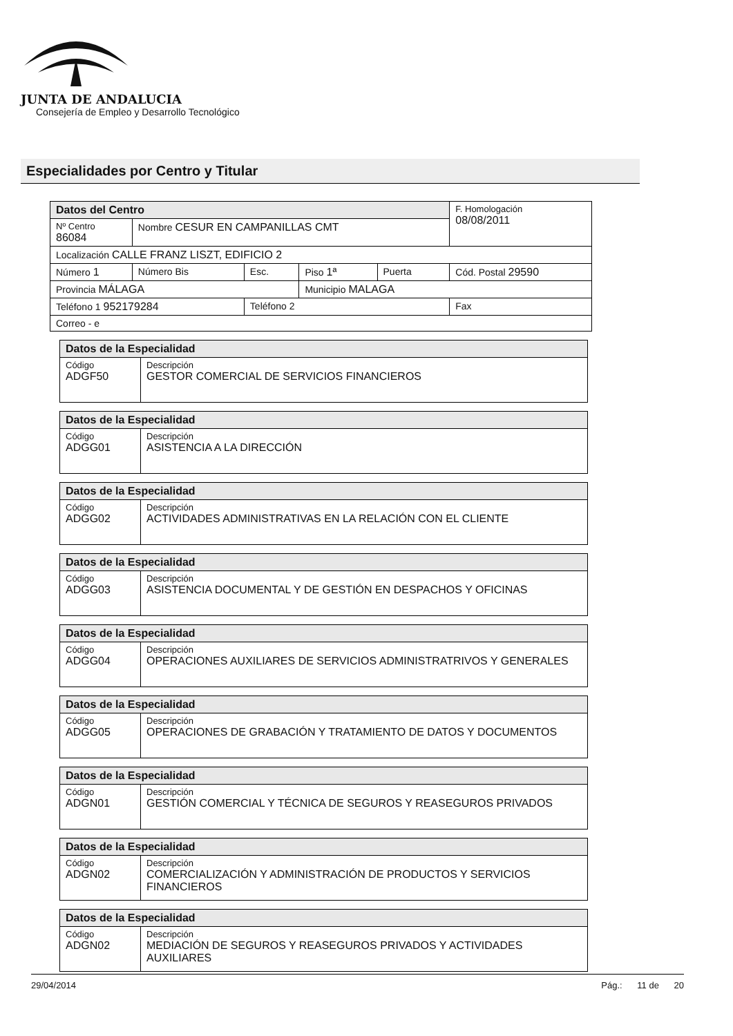JUNTA DE ANDALUCIA
Consejería de Empleo y Desarrollo Tecnológico
Especialidades por Centro y Titular
| Datos del Centro | | | | | F. Homologación 08/08/2011 |
| Nº Centro 86084 | Nombre CESUR EN CAMPANILLAS CMT | | | | |
| Localización CALLE FRANZ LISZT, EDIFICIO 2 | | | | | |
| Número 1 | Número Bis | Esc. | Piso 1ª | Puerta | Cód. Postal 29590 |
| Provincia MÁLAGA | | | Municipio MALAGA | | |
| Teléfono 1 952179284 | | Teléfono 2 | | | Fax |
| Correo - e | | | | | |
| Datos de la Especialidad | |
| Código ADGF50 | Descripción GESTOR COMERCIAL DE SERVICIOS FINANCIEROS |
| Datos de la Especialidad | |
| Código ADGG01 | Descripción ASISTENCIA A LA DIRECCIÓN |
| Datos de la Especialidad | |
| Código ADGG02 | Descripción ACTIVIDADES ADMINISTRATIVAS EN LA RELACIÓN CON EL CLIENTE |
| Datos de la Especialidad | |
| Código ADGG03 | Descripción ASISTENCIA DOCUMENTAL Y DE GESTIÓN EN DESPACHOS Y OFICINAS |
| Datos de la Especialidad | |
| Código ADGG04 | Descripción OPERACIONES AUXILIARES DE SERVICIOS ADMINISTRATRIVOS Y GENERALES |
| Datos de la Especialidad | |
| Código ADGG05 | Descripción OPERACIONES DE GRABACIÓN Y TRATAMIENTO DE DATOS Y DOCUMENTOS |
| Datos de la Especialidad | |
| Código ADGN01 | Descripción GESTIÓN COMERCIAL Y TÉCNICA DE SEGUROS Y REASEGUROS PRIVADOS |
| Datos de la Especialidad | |
| Código ADGN02 | Descripción COMERCIALIZACIÓN Y ADMINISTRACIÓN DE PRODUCTOS Y SERVICIOS FINANCIEROS |
| Datos de la Especialidad | |
| Código ADGN02 | Descripción MEDIACIÓN DE SEGUROS Y REASEGUROS PRIVADOS Y ACTIVIDADES AUXILIARES |
29/04/2014 Pág.: 11 de 20